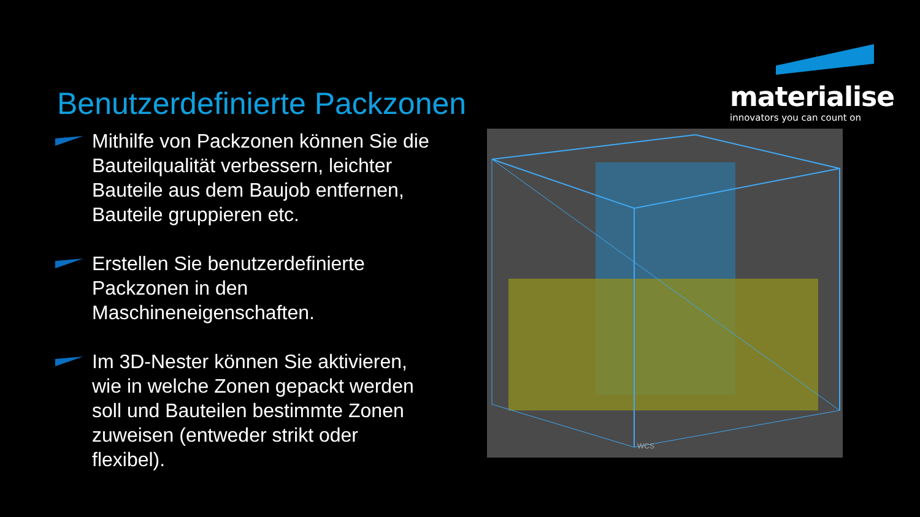Benutzerdefinierte Packzonen
materialise
innovators you can count on
Mithilfe von Packzonen können Sie die Bauteilqualität verbessern, leichter Bauteile aus dem Baujob entfernen, Bauteile gruppieren etc.
Erstellen Sie benutzerdefinierte Packzonen in den Maschineneigenschaften.
Im 3D-Nester können Sie aktivieren, wie in welche Zonen gepackt werden soll und Bauteilen bestimmte Zonen zuweisen (entweder strikt oder flexibel).
WCS